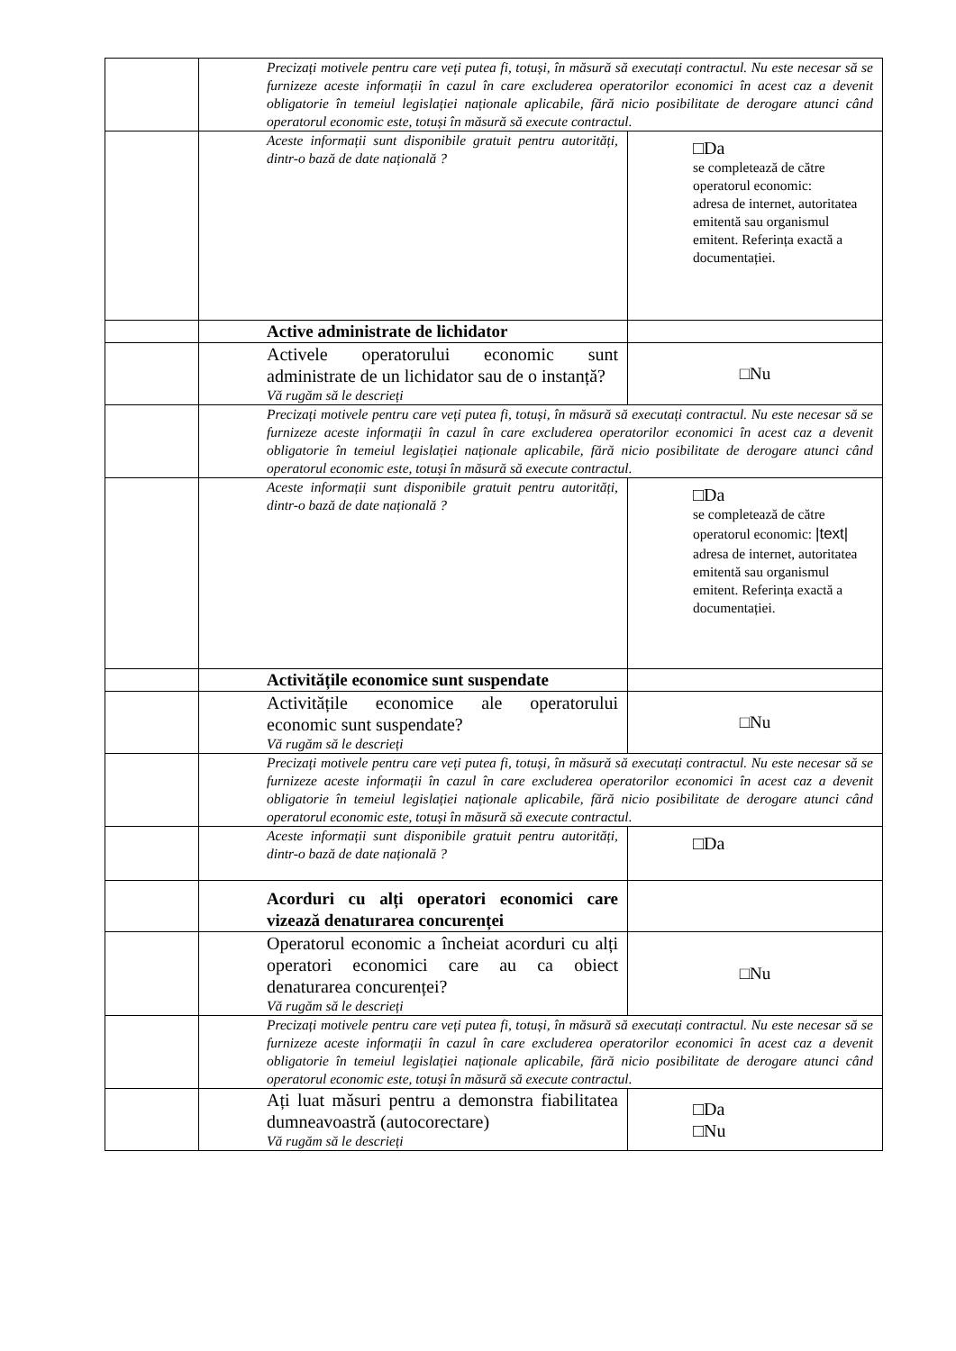| | | Precizați motivele pentru care veți putea fi, totuși, în măsură să executați contractul. Nu este necesar să se furnizeze aceste informații în cazul în care excluderea operatorilor economici în acest caz a devenit obligatorie în temeiul legislației naționale aplicabile, fără nicio posibilitate de derogare atunci când operatorul economic este, totuși în măsură să execute contractul. | |
| | | Aceste informații sunt disponibile gratuit pentru autorități, dintr-o bază de date națională ? | □Da se completează de către operatorul economic: adresa de internet, autoritatea emitentă sau organismul emitent. Referința exactă a documentației. |
| | | Active administrate de lichidator | |
| | | Activele operatorului economic sunt administrate de un lichidator sau de o instanță? Vă rugăm să le descrieți | □Nu |
| | | Precizați motivele pentru care veți putea fi, totuși, în măsură să executați contractul. Nu este necesar să se furnizeze aceste informații în cazul în care excluderea operatorilor economici în acest caz a devenit obligatorie în temeiul legislației naționale aplicabile, fără nicio posibilitate de derogare atunci când operatorul economic este, totuși în măsură să execute contractul. | |
| | | Aceste informații sunt disponibile gratuit pentru autorități, dintr-o bază de date națională ? | □Da se completează de către operatorul economic: /text/ adresa de internet, autoritatea emitentă sau organismul emitent. Referința exactă a documentației. |
| | | Activitățile economice sunt suspendate | |
| | | Activitățile economice ale operatorului economic sunt suspendate? Vă rugăm să le descrieți | □Nu |
| | | Precizați motivele pentru care veți putea fi, totuși, în măsură să executați contractul. Nu este necesar să se furnizeze aceste informații în cazul în care excluderea operatorilor economici în acest caz a devenit obligatorie în temeiul legislației naționale aplicabile, fără nicio posibilitate de derogare atunci când operatorul economic este, totuși în măsură să execute contractul. | |
| | | Aceste informații sunt disponibile gratuit pentru autorități, dintr-o bază de date națională ? | □Da |
| | | Acorduri cu alți operatori economici care vizează denaturarea concurenței | |
| | | Operatorul economic a încheiat acorduri cu alți operatori economici care au ca obiect denaturarea concurenței? Vă rugăm să le descrieți | □Nu |
| | | Precizați motivele pentru care veți putea fi, totuși, în măsură să executați contractul. Nu este necesar să se furnizeze aceste informații în cazul în care excluderea operatorilor economici în acest caz a devenit obligatorie în temeiul legislației naționale aplicabile, fără nicio posibilitate de derogare atunci când operatorul economic este, totuși în măsură să execute contractul. | |
| | | Ați luat măsuri pentru a demonstra fiabilitatea dumneavoastră (autocorectare) Vă rugăm să le descrieți | □Da □Nu |